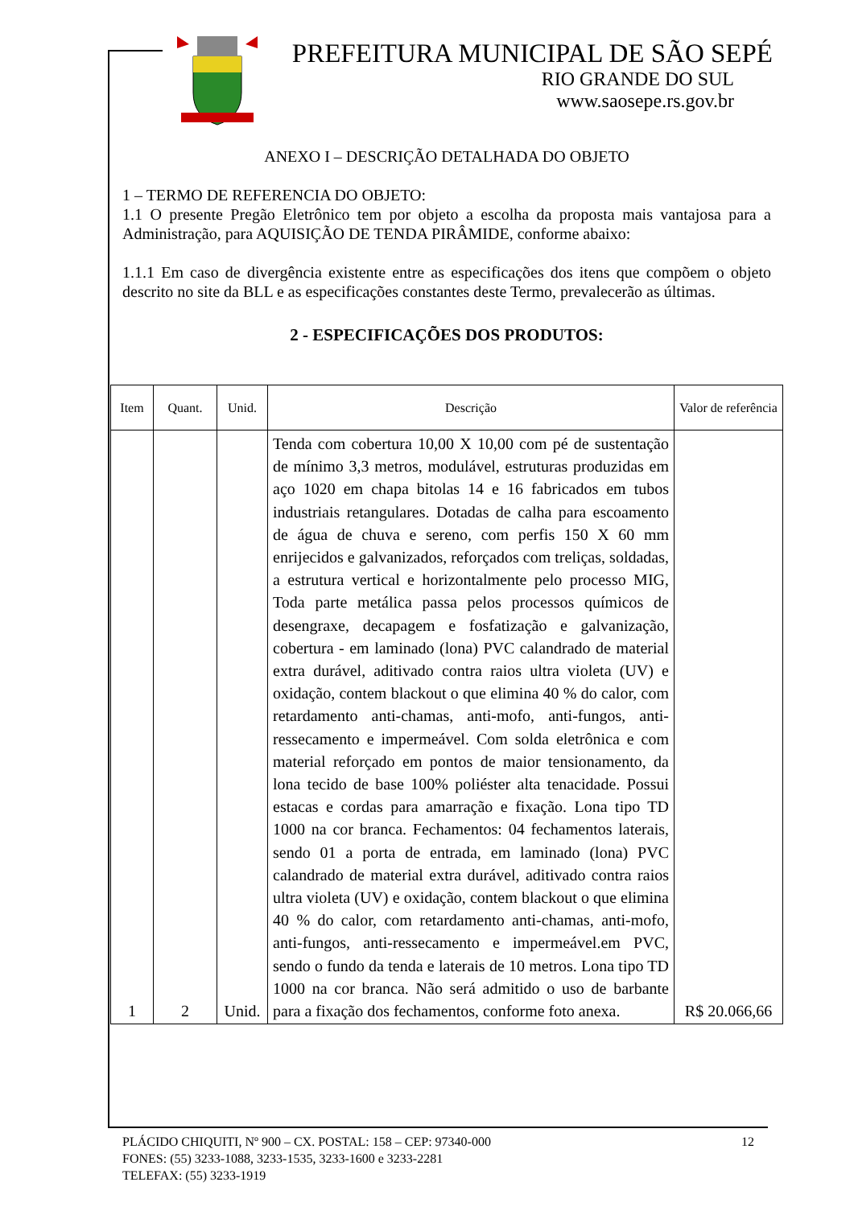PREFEITURA MUNICIPAL DE SÃO SEPÉ
RIO GRANDE DO SUL
www.saosepe.rs.gov.br
ANEXO I – DESCRIÇÃO DETALHADA DO OBJETO
1 – TERMO DE REFERENCIA DO OBJETO:
1.1 O presente Pregão Eletrônico tem por objeto a escolha da proposta mais vantajosa para a Administração, para AQUISIÇÃO DE TENDA PIRÂMIDE, conforme abaixo:
1.1.1 Em caso de divergência existente entre as especificações dos itens que compõem o objeto descrito no site da BLL e as especificações constantes deste Termo, prevalecerão as últimas.
2 - ESPECIFICAÇÕES DOS PRODUTOS:
| Item | Quant. | Unid. | Descrição | Valor de referência |
| --- | --- | --- | --- | --- |
| 1 | 2 | Unid. | Tenda com cobertura 10,00 X 10,00 com pé de sustentação de mínimo 3,3 metros, modulável, estruturas produzidas em aço 1020 em chapa bitolas 14 e 16 fabricados em tubos industriais retangulares. Dotadas de calha para escoamento de água de chuva e sereno, com perfis 150 X 60 mm enrijecidos e galvanizados, reforçados com treliças, soldadas, a estrutura vertical e horizontalmente pelo processo MIG, Toda parte metálica passa pelos processos químicos de desengraxe, decapagem e fosfatização e galvanização, cobertura - em laminado (lona) PVC calandrado de material extra durável, aditivado contra raios ultra violeta (UV) e oxidação, contem blackout o que elimina 40 % do calor, com retardamento anti-chamas, anti-mofo, anti-fungos, anti-ressecamento e impermeável. Com solda eletrônica e com material reforçado em pontos de maior tensionamento, da lona tecido de base 100% poliéster alta tenacidade. Possui estacas e cordas para amarração e fixação. Lona tipo TD 1000 na cor branca. Fechamentos: 04 fechamentos laterais, sendo 01 a porta de entrada, em laminado (lona) PVC calandrado de material extra durável, aditivado contra raios ultra violeta (UV) e oxidação, contem blackout o que elimina 40 % do calor, com retardamento anti-chamas, anti-mofo, anti-fungos, anti-ressecamento e impermeável.em PVC, sendo o fundo da tenda e laterais de 10 metros. Lona tipo TD 1000 na cor branca. Não será admitido o uso de barbante para a fixação dos fechamentos, conforme foto anexa. | R$ 20.066,66 |
PLÁCIDO CHIQUITI, Nº 900 – CX. POSTAL: 158 – CEP: 97340-000 12
FONES: (55) 3233-1088, 3233-1535, 3233-1600 e 3233-2281
TELEFAX: (55) 3233-1919